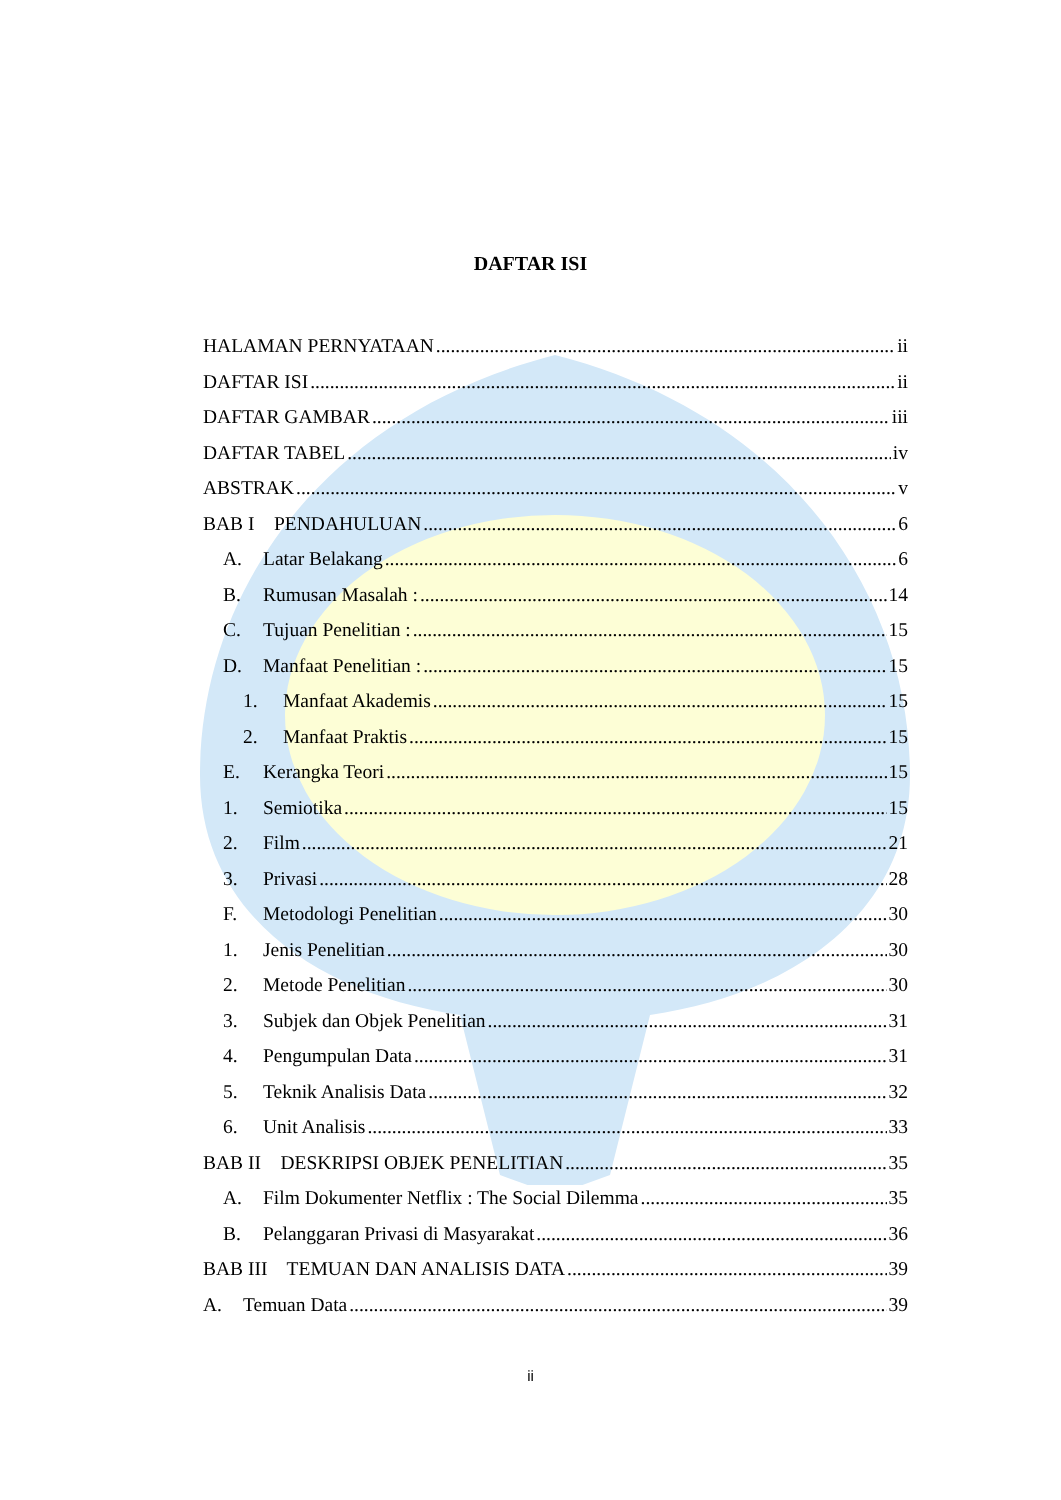DAFTAR ISI
HALAMAN PERNYATAAN ii
DAFTAR ISI ii
DAFTAR GAMBAR iii
DAFTAR TABEL iv
ABSTRAK v
BAB I PENDAHULUAN 6
A. Latar Belakang 6
B. Rumusan Masalah : 14
C. Tujuan Penelitian : 15
D. Manfaat Penelitian : 15
1. Manfaat Akademis 15
2. Manfaat Praktis 15
E. Kerangka Teori 15
1. Semiotika 15
2. Film 21
3. Privasi 28
F. Metodologi Penelitian 30
1. Jenis Penelitian 30
2. Metode Penelitian 30
3. Subjek dan Objek Penelitian 31
4. Pengumpulan Data 31
5. Teknik Analisis Data 32
6. Unit Analisis 33
BAB II DESKRIPSI OBJEK PENELITIAN 35
A. Film Dokumenter Netflix : The Social Dilemma 35
B. Pelanggaran Privasi di Masyarakat 36
BAB III TEMUAN DAN ANALISIS DATA 39
A. Temuan Data 39
ii